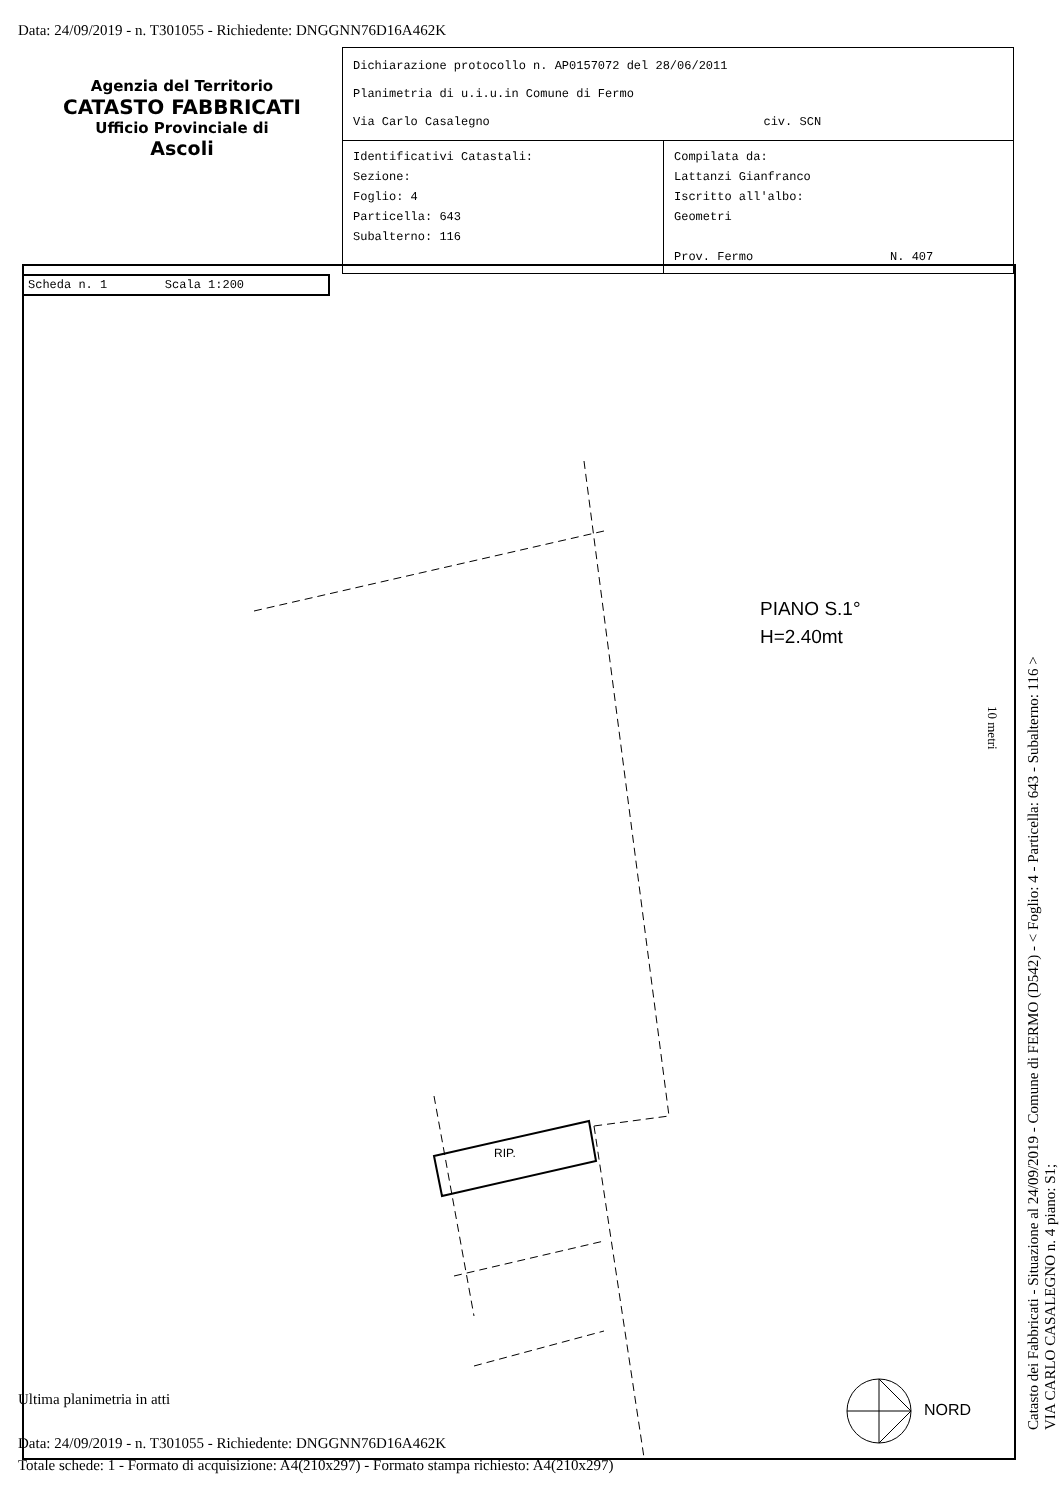Data: 24/09/2019 - n. T301055 - Richiedente: DNGGNN76D16A462K
Agenzia del Territorio
CATASTO FABBRICATI
Ufficio Provinciale di
Ascoli
Dichiarazione protocollo n. AP0157072 del 28/06/2011
Planimetria di u.i.u.in Comune di Fermo
Via Carlo Casalegno civ. SCN
Identificativi Catastali:
Sezione:
Foglio: 4
Particella: 643
Subalterno: 116
Compilata da:
Lattanzi Gianfranco
Iscritto all'albo:
Geometri
Prov. Fermo N. 407
Scheda n. 1 Scala 1:200
RIP.
NORD
10 metri
PIANO S.1°
H=2.40mt
Catasto dei Fabbricati - Situazione al 24/09/2019 - Comune di FERMO (D542) - < Foglio: 4 - Particella: 643 - Subalterno: 116 >
VIA CARLO CASALEGNO n. 4 piano: S1;
Ultima planimetria in atti
Data: 24/09/2019 - n. T301055 - Richiedente: DNGGNN76D16A462K
Totale schede: 1 - Formato di acquisizione: A4(210x297) - Formato stampa richiesto: A4(210x297)